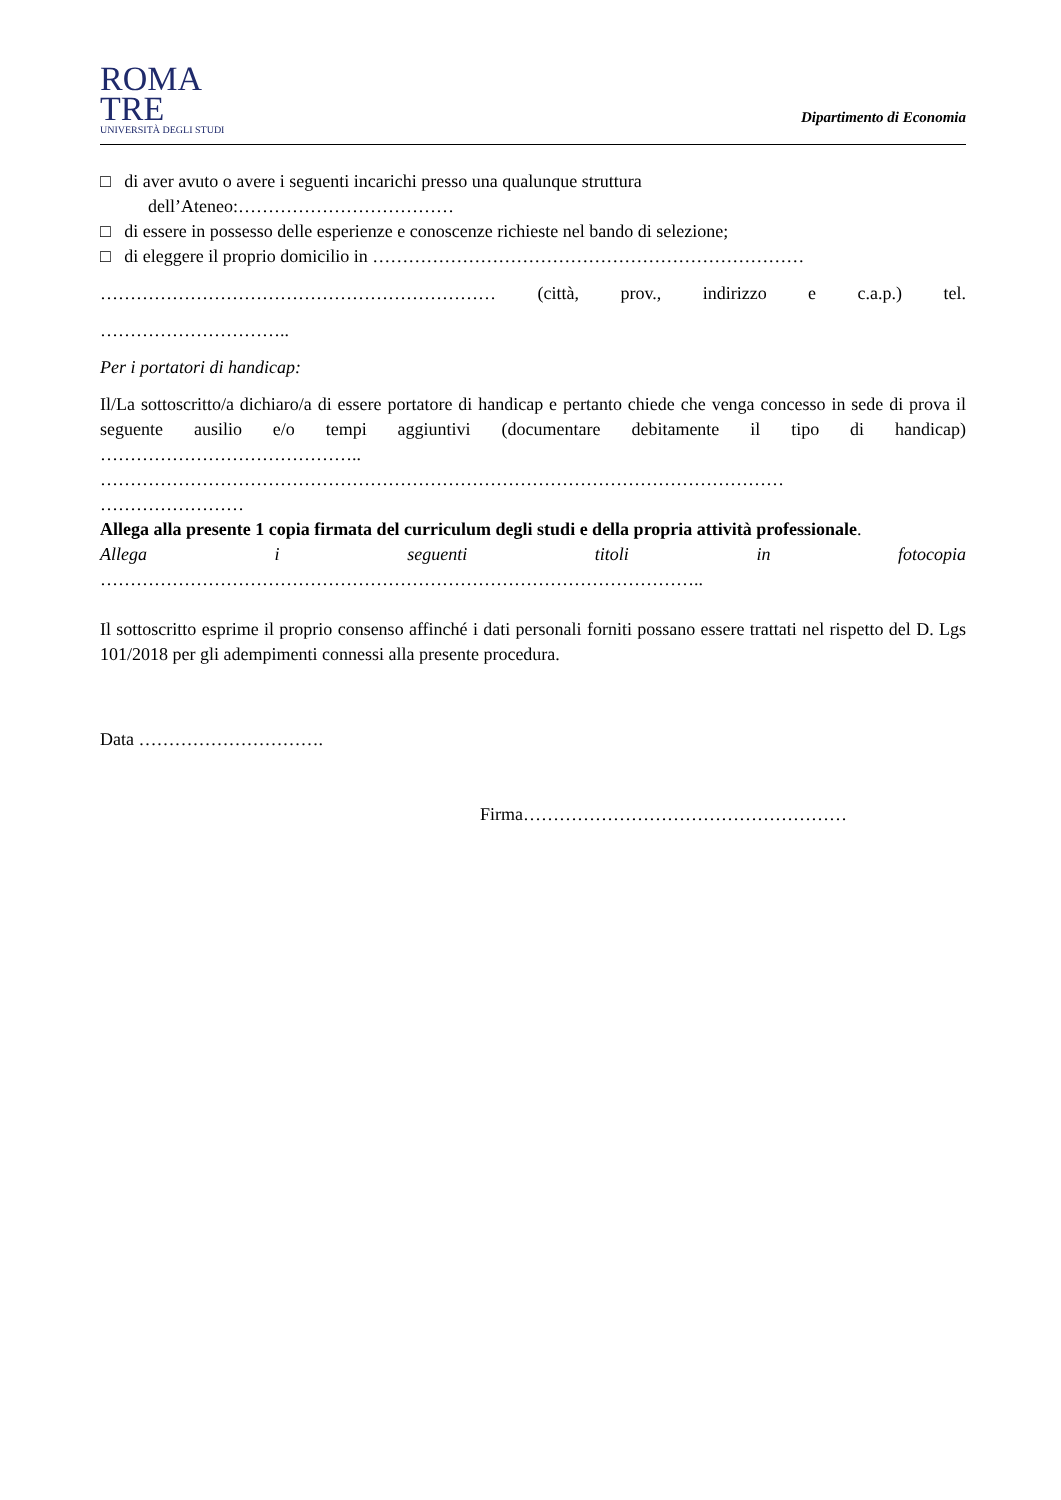ROMA
TRE
UNIVERSITÀ DEGLI STUDI
Dipartimento di Economia
□ di aver avuto o avere i seguenti incarichi presso una qualunque struttura
dell’Ateneo:………………………………
□ di essere in possesso delle esperienze e conoscenze richieste nel bando di selezione;
□ di eleggere il proprio domicilio in ………………………………………………………………
………………………………………………………… (città, prov., indirizzo e c.a.p.) tel.
…………………………..
Per i portatori di handicap:
Il/La sottoscritto/a dichiaro/a di essere portatore di handicap e pertanto chiede che venga concesso in sede di prova il seguente ausilio e/o tempi aggiuntivi (documentare debitamente il tipo di handicap) ……………………………………..
……………………………………………………………………………………………………
……………………
Allega alla presente 1 copia firmata del curriculum degli studi e della propria attività professionale.
Allega i seguenti titoli in fotocopia
………………………………………………………………………………………..
Il sottoscritto esprime il proprio consenso affinché i dati personali forniti possano essere trattati nel rispetto del D. Lgs 101/2018 per gli adempimenti connessi alla presente procedura.
Data ………………………….
Firma………………………………………………